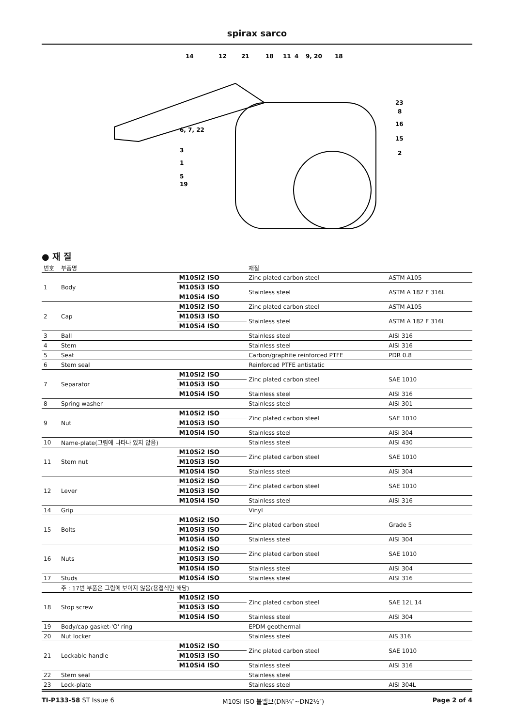spirax sarco
14
12
21
18
11
4
9, 20
18
23
8
16
15
2
6, 7, 22
3
1
5
19
● 재 질
| 번호 | 부품명 | | 재질 | |
| --- | --- | --- | --- | --- |
| 1 | Body | M10Si2 ISO | Zinc plated carbon steel | ASTM A105 |
| | | M10Si3 ISO | Stainless steel | ASTM A 182 F 316L |
| | | M10Si4 ISO | | |
| 2 | Cap | M10Si2 ISO | Zinc plated carbon steel | ASTM A105 |
| | | M10Si3 ISO | Stainless steel | ASTM A 182 F 316L |
| | | M10Si4 ISO | | |
| 3 | Ball | | Stainless steel | AISI 316 |
| 4 | Stem | | Stainless steel | AISI 316 |
| 5 | Seat | | Carbon/graphite reinforced PTFE | PDR 0.8 |
| 6 | Stem seal | | Reinforced PTFE antistatic | |
| 7 | Separator | M10Si2 ISO | Zinc plated carbon steel | SAE 1010 |
| | | M10Si3 ISO | | |
| | | M10Si4 ISO | Stainless steel | AISI 316 |
| 8 | Spring washer | | Stainless steel | AISI 301 |
| 9 | Nut | M10Si2 ISO | Zinc plated carbon steel | SAE 1010 |
| | | M10Si3 ISO | | |
| | | M10Si4 ISO | Stainless steel | AISI 304 |
| 10 | Name-plate(그림에 나타나 있지 않음) | | Stainless steel | AISI 430 |
| 11 | Stem nut | M10Si2 ISO | Zinc plated carbon steel | SAE 1010 |
| | | M10Si3 ISO | | |
| | | M10Si4 ISO | Stainless steel | AISI 304 |
| 12 | Lever | M10Si2 ISO | Zinc plated carbon steel | SAE 1010 |
| | | M10Si3 ISO | | |
| | | M10Si4 ISO | Stainless steel | AISI 316 |
| 14 | Grip | | Vinyl | |
| 15 | Bolts | M10Si2 ISO | Zinc plated carbon steel | Grade 5 |
| | | M10Si3 ISO | | |
| | | M10Si4 ISO | Stainless steel | AISI 304 |
| 16 | Nuts | M10Si2 ISO | Zinc plated carbon steel | SAE 1010 |
| | | M10Si3 ISO | | |
| | | M10Si4 ISO | Stainless steel | AISI 304 |
| 17 | Studs | M10Si4 ISO | Stainless steel | AISI 316 |
| | 주 : 17번 부품은 그림에 보이지 않음(용접식만 해당) | | | |
| 18 | Stop screw | M10Si2 ISO | Zinc plated carbon steel | SAE 12L 14 |
| | | M10Si3 ISO | | |
| | | M10Si4 ISO | Stainless steel | AISI 304 |
| 19 | Body/cap gasket-'O' ring | | EPDM geothermal | |
| 20 | Nut locker | | Stainless steel | AIS 316 |
| 21 | Lockable handle | M10Si2 ISO | Zinc plated carbon steel | SAE 1010 |
| | | M10Si3 ISO | | |
| | | M10Si4 ISO | Stainless steel | AISI 316 |
| 22 | Stem seal | | Stainless steel | |
| 23 | Lock-plate | | Stainless steel | AISI 304L |
TI-P133-58 ST Issue 6 M10Si ISO 볼밸브(DN¼″~DN2½″) Page 2 of 4